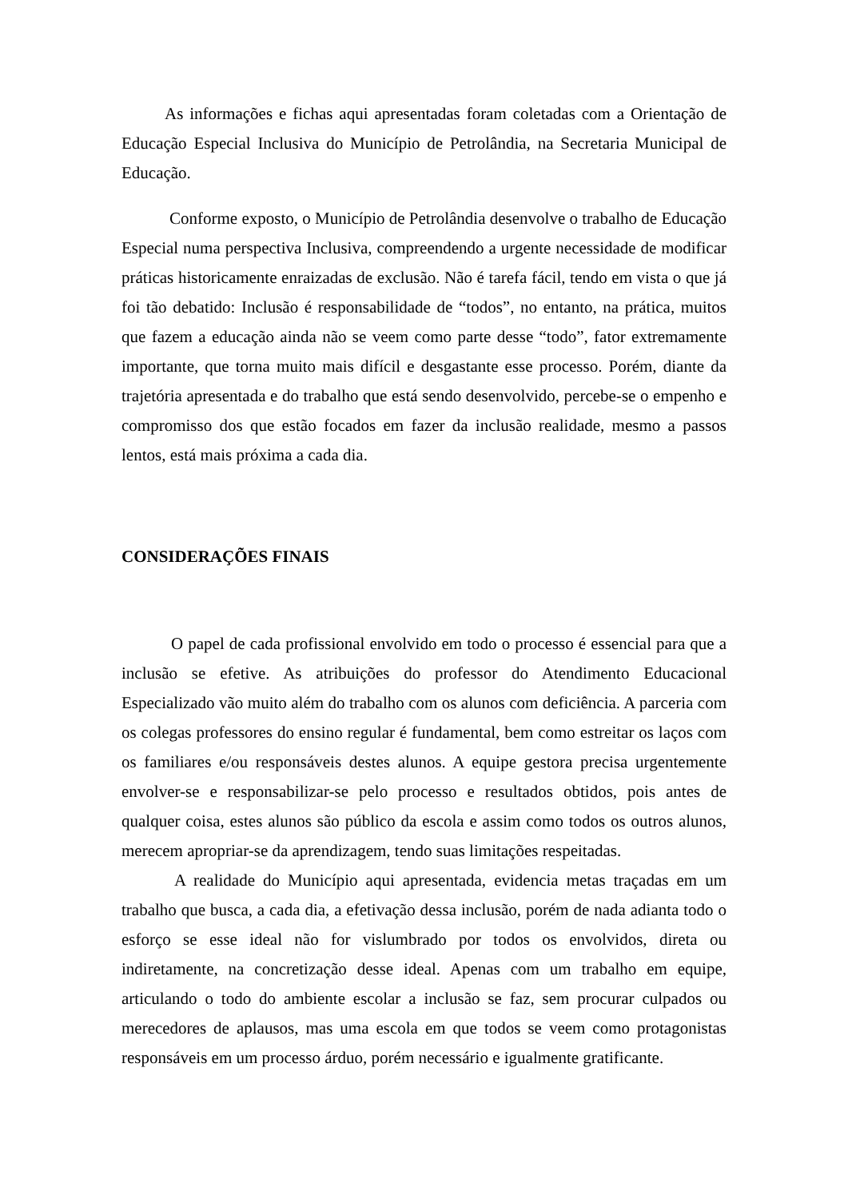As informações e fichas aqui apresentadas foram coletadas com a Orientação de Educação Especial Inclusiva do Município de Petrolândia, na Secretaria Municipal de Educação.
Conforme exposto, o Município de Petrolândia desenvolve o trabalho de Educação Especial numa perspectiva Inclusiva, compreendendo a urgente necessidade de modificar práticas historicamente enraizadas de exclusão. Não é tarefa fácil, tendo em vista o que já foi tão debatido: Inclusão é responsabilidade de “todos”, no entanto, na prática, muitos que fazem a educação ainda não se veem como parte desse “todo”, fator extremamente importante, que torna muito mais difícil e desgastante esse processo. Porém, diante da trajetória apresentada e do trabalho que está sendo desenvolvido, percebe-se o empenho e compromisso dos que estão focados em fazer da inclusão realidade, mesmo a passos lentos, está mais próxima a cada dia.
CONSIDERAÇÕES FINAIS
O papel de cada profissional envolvido em todo o processo é essencial para que a inclusão se efetive. As atribuições do professor do Atendimento Educacional Especializado vão muito além do trabalho com os alunos com deficiência. A parceria com os colegas professores do ensino regular é fundamental, bem como estreitar os laços com os familiares e/ou responsáveis destes alunos. A equipe gestora precisa urgentemente envolver-se e responsabilizar-se pelo processo e resultados obtidos, pois antes de qualquer coisa, estes alunos são público da escola e assim como todos os outros alunos, merecem apropriar-se da aprendizagem, tendo suas limitações respeitadas.
A realidade do Município aqui apresentada, evidencia metas traçadas em um trabalho que busca, a cada dia, a efetivação dessa inclusão, porém de nada adianta todo o esforço se esse ideal não for vislumbrado por todos os envolvidos, direta ou indiretamente, na concretização desse ideal. Apenas com um trabalho em equipe, articulando o todo do ambiente escolar a inclusão se faz, sem procurar culpados ou merecedores de aplausos, mas uma escola em que todos se veem como protagonistas responsáveis em um processo árduo, porém necessário e igualmente gratificante.